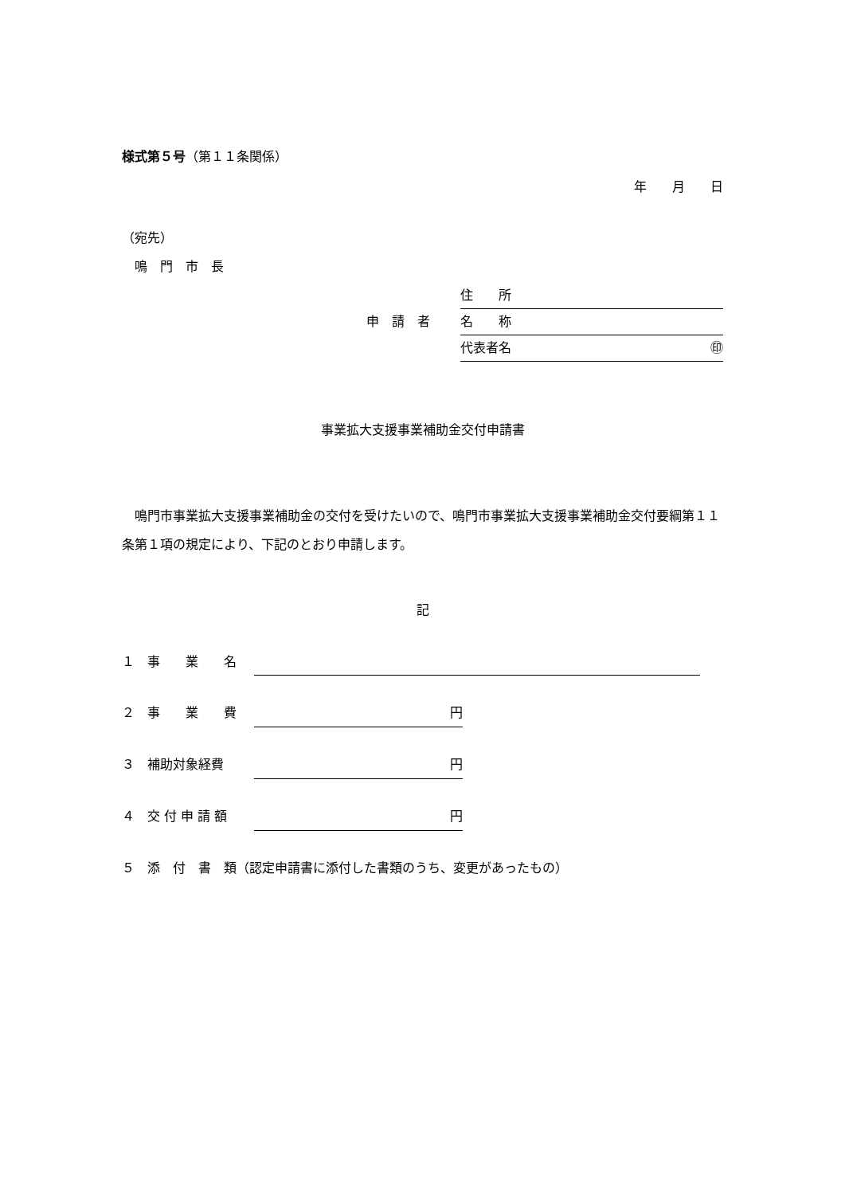様式第５号（第１１条関係）
年　　月　　日
（宛先）
　鳴　門　市　長
住　　所
申　請　者 名　　称
代表者名 ㊞
事業拡大支援事業補助金交付申請書
　鳴門市事業拡大支援事業補助金の交付を受けたいので、鳴門市事業拡大支援事業補助金交付要綱第１１条第１項の規定により、下記のとおり申請します。
記
１　事　　業　　名
２　事　　業　　費 円
３　補助対象経費 円
４　交 付 申 請 額 円
５　添　付　書　類（認定申請書に添付した書類のうち、変更があったもの）